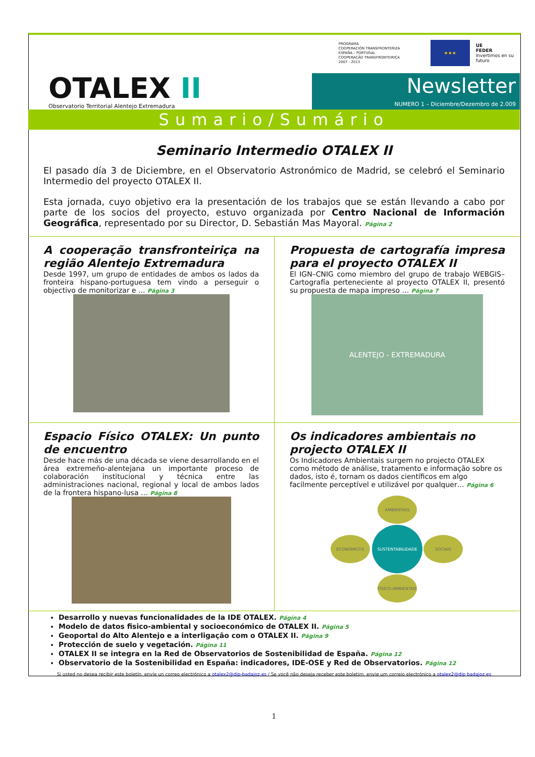PROGRAMA
COOPERACIÓN TRANSFRONTERIZA
ESPAÑA – PORTUGAL
COOPERAÇÃO TRANSFRONTEIRIÇA
2007 - 2013
★★★
UE
FEDER
Invertimos en su
futuro
OTALEX II
Observatorio Territorial Alentejo Extremadura
Newsletter
NUMERO 1 – Diciembre/Dezembro de 2.009
Sumario/Sumário
Seminario Intermedio OTALEX II
El pasado día 3 de Diciembre, en el Observatorio Astronómico de Madrid, se celebró el Seminario Intermedio del proyecto OTALEX II.
Esta jornada, cuyo objetivo era la presentación de los trabajos que se están llevando a cabo por parte de los socios del proyecto, estuvo organizada por Centro Nacional de Información Geográfica, representado por su Director, D. Sebastián Mas Mayoral. Página 2
A cooperação transfronteiriça na região Alentejo Extremadura
Desde 1997, um grupo de entidades de ambos os lados da fronteira hispano-portuguesa tem vindo a perseguir o objectivo de monitorizar e ... Página 3
Propuesta de cartografía impresa para el proyecto OTALEX II
El IGN–CNIG como miembro del grupo de trabajo WEBGIS–Cartografía perteneciente al proyecto OTALEX II, presentó su propuesta de mapa impreso … Página 7
ALENTEJO - EXTREMADURA
Espacio Físico OTALEX: Un punto de encuentro
Desde hace más de una década se viene desarrollando en el área extremeño-alentejana un importante proceso de colaboración institucional y técnica entre las administraciones nacional, regional y local de ambos lados de la frontera hispano-lusa … Página 8
Os indicadores ambientais no projecto OTALEX II
Os Indicadores Ambientais surgem no projecto OTALEX como método de análise, tratamento e informação sobre os dados, isto é, tornam os dados científicos em algo facilmente perceptível e utilizável por qualquer… Página 6
AMBIENTAIS
ECONÓMICOS
SUSTENTABILIDADE
SOCIAIS
FÍSICO-AMBIENTAIS
Desarrollo y nuevas funcionalidades de la IDE OTALEX. Página 4
Modelo de datos fisico-ambiental y socioeconómico de OTALEX II. Página 5
Geoportal do Alto Alentejo e a interligação com o OTALEX II. Página 9
Protección de suelo y vegetación. Página 11
OTALEX II se integra en la Red de Observatorios de Sostenibilidad de España. Página 12
Observatorio de la Sostenibilidad en España: indicadores, IDE-OSE y Red de Observatorios. Página 12
Si usted no desea recibir este boletín, envíe un correo electrónico a otalex2@dip-badajoz.es / Se você não deseja receber este boletim, envie um correio electrónico a otalex2@dip badajoz.es
1